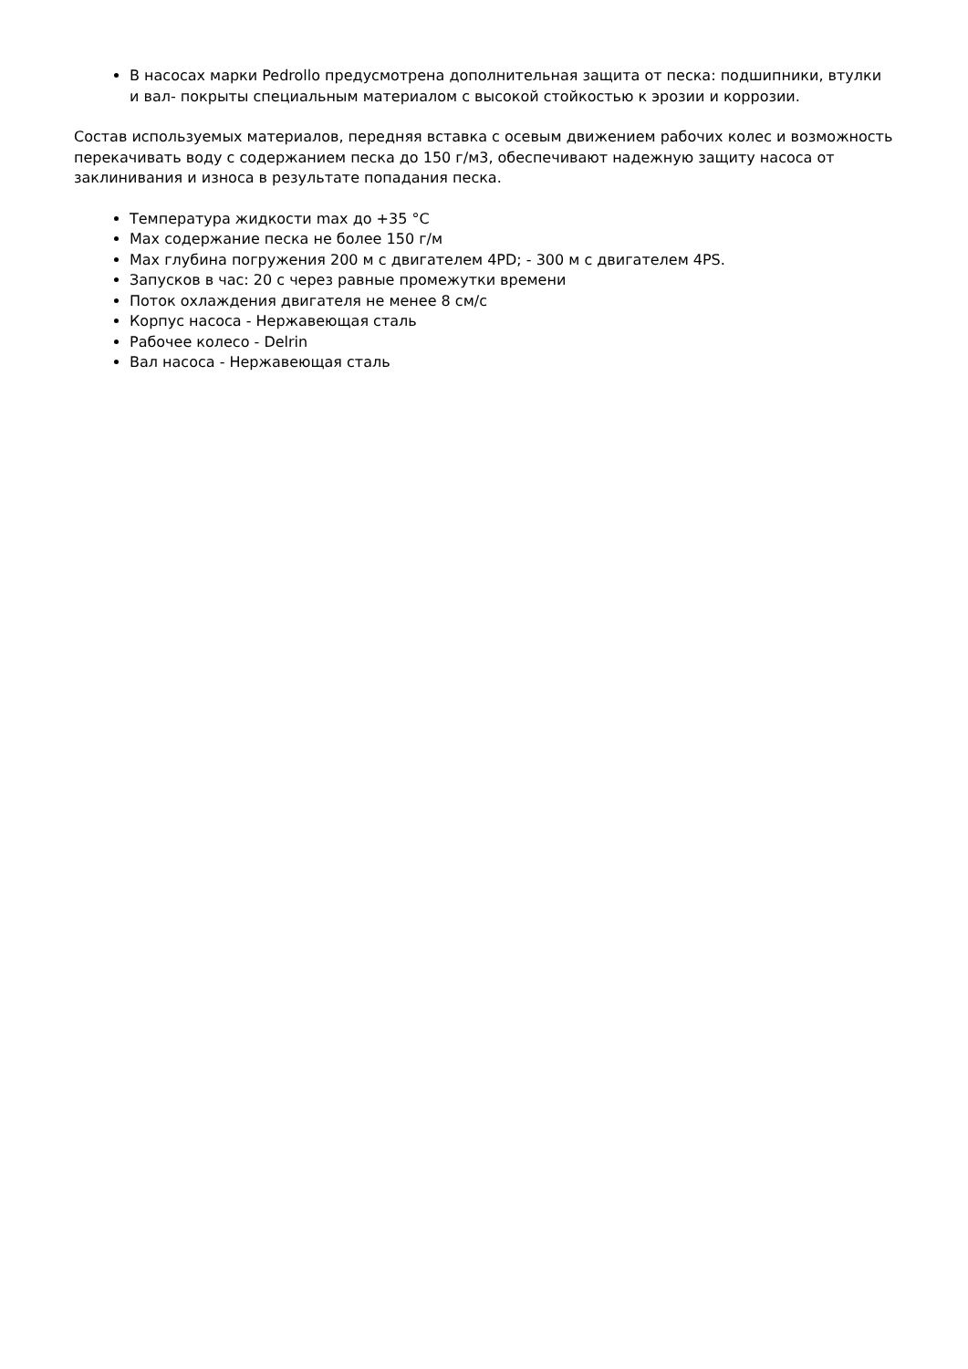В насосах марки Pedrollo предусмотрена дополнительная защита от песка: подшипники, втулки и вал- покрыты специальным материалом с высокой стойкостью к эрозии и коррозии.
Состав используемых материалов, передняя вставка с осевым движением рабочих колес и возможность перекачивать воду с содержанием песка до 150 г/м3, обеспечивают надежную защиту насоса от заклинивания и износа в результате попадания песка.
Температура жидкости max до +35 °С
Max содержание песка не более 150 г/м
Max глубина погружения 200 м с двигателем 4PD; - 300 м с двигателем 4PS.
Запусков в час: 20 с через равные промежутки времени
Поток охлаждения двигателя не менее 8 см/с
Корпус насоса - Нержавеющая сталь
Рабочее колесо - Delrin
Вал насоса - Нержавеющая сталь